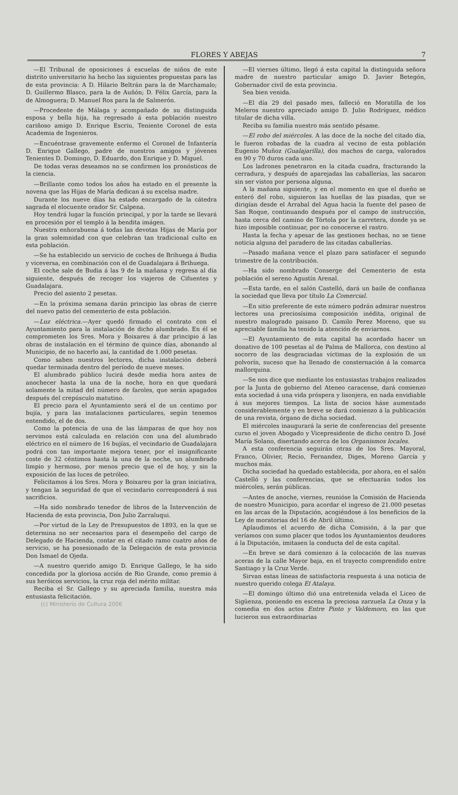FLORES Y ABEJAS 7
—El Tribunal de oposiciones á escuelas de niños de este distrito universitario ha hecho las siguientes propuestas para las de esta provincia: A D. Hilario Beltrán para la de Marchamalo; D. Guillermo Blasco, para la de Auñón; D. Félix García, para la de Almoguera; D. Manuel Ros para la de Salmerón.
—Procedente de Málaga y acompañado de su distinguida esposa y bella hija, ha regresado á esta población nuestro cariñoso amigo D. Enrique Escriu, Teniente Coronel de esta Academia de Ingenieros.
—Encuéntrase gravemente enfermo el Coronel de Infantería D. Enrique Gallego, padre de nuestros amigos y jóvenes Tenientes D. Domingo, D. Eduardo, don Enrique y D. Miguel.
De todas veras deseamos no se confirmen los pronósticos de la ciencia.
—Brillante como todos los años ha estado en el presente la novena que las Hijas de María dedican á su excelsa madre.
Durante los nueve días ha estado encargado de la cátedra sagrada el elocuente orador Sr. Calpena.
Hoy tendrá lugar la función principal, y por la tarde se llevará en procesión por el templo á la bendita imágen.
Nuestra enhorabuena á todas las devotas Hijas de María por la gran solemnidad con que celebran tan tradicional culto en esta población.
—Se ha establecido un servicio de coches de Brihuega á Budia y viceversa, en combinación con el de Guadalajara á Brihuega.
El coche sale de Budia á las 9 de la mañana y regresa al día siguiente, después de recoger los viajeros de Cifuentes y Guadalajara.
Precio del asiento 2 pesetas.
—En la próxima semana darán principio las obras de cierre del nuevo patio del cementerio de esta población.
—Luz eléctrica.—Ayer quedó firmado el contrato con el Ayuntamiento para la instalación de dicho alumbrado. En él se comprometen los Sres. Mora y Boixareu á dar principio á las obras de instalación en el término de quince días, abonando al Municipio, de no hacerlo así, la cantidad de 1.000 pesetas.
Como saben nuestros lectores, dicha instalación deberá quedar terminada dentro del período de nueve meses.
El alumbrado público lucirá desde media hora antes de anochecer hasta la una de la noche, hora en que quedará solamente la mitad del número de faroles, que serán apagados después del crepúsculo matutino.
El precio para el Ayuntamiento será el de un centimo por bujía, y para las instalaciones particulares, según tenemos entendido, el de dos.
Como la potencia de una de las lámparas de que hoy nos servimos está calculada en relación con una del alumbrado eléctrico en el número de 16 bujías, el vecindario de Guadalajara podrá con tan importante mejora tener, por el insignificante coste de 32 céntimos hasta la una de la noche, un alumbrado limpio y hermoso, por menos precio que el de hoy, y sin la exposición de las luces de petróleo.
Felicitamos á los Sres. Mora y Boixareu por la gran iniciativa, y tengan la seguridad de que el vecindario corresponderá á sus sacrificios.
—Ha sido nombrado tenedor de libros de la Intervención de Hacienda de esta provincia, Don Julio Zarraluqui.
—Por virtud de la Ley de Presupuestos de 1893, en la que se determina no ser necesarios para el desempeño del cargo de Delegado de Hacienda, contar en el citado ramo cuatro años de servicio, se ha posesionado de la Delegación de esta provincia Don Ismael de Ojeda.
—A nuestro querido amigo D. Enrique Gallego, le ha sido concedida por la gloriosa acción de Rio Grande, como premio á sus heróicos servicios, la cruz roja del mérito militar.
Reciba el Sr. Gallego y su apreciada familia, nuestra más entusiasta felicitación.
(c) Ministerio de Cultura 2006
—El viernes último, llegó á esta capital la distinguida señora madre de nuestro particular amigo D. Javier Betegón, Gobernador civil de esta provincia.
Sea bien venida.
—El día 29 del pasado mes, falleció en Moratilla de los Meleros nuestro apreciado amigo D. Julio Rodríguez, médico titular de dicha villa.
Reciba su familia nuestro más sentido pésame.
—El robo del miércoles. A las doce de la noche del citado día, le fueron robadas de la cuadra al vecino de esta población Eugenio Muñoz (Gualajarilla), dos machos de carga, valorados en 90 y 70 duros cada uno.
Los ladrones penetraron en la citada cuadra, fracturando la cerradura, y después de aparejadas las caballerías, las sacaron sin ser vistos por persona alguna.
A la mañana siguiente, y en el momento en que el dueño se enteró del robo, siguieron las huellas de las pisadas, que se dirigían desde el Arrabal del Agua hacia la fuente del paseo de San Roque, continuando después por el campo de instrucción, hasta cerca del camino de Tórtola por la carretera, donde ya se hizo imposible continuar, por no conocerse el rastro.
Hasta la fecha y apesar de las gestiones hechas, no se tiene noticia alguna del paradero de las citadas caballerías.
—Pasado mañana vence el plazo para satisfacer el segundo trimestre de la contribución.
—Ha sido nombrado Conserge del Cementerio de esta población el sereno Agustín Arenal.
—Esta tarde, en el salón Castelló, dará un baile de confianza la sociedad que lleva por título La Comercial.
—En sitio preferente de este número podrán admirar nuestros lectores una preciosísima composición inédita, original de nuestro malogrado paisano D. Camilo Perez Moreno, que su apreciable familia ha tenido la atención de enviarnos.
—El Ayuntamiento de esta capital ha acordado hacer un donativo de 100 pesetas al de Palma de Mallorca, con destino al socorro de las desgraciadas víctimas de la explosión de un polvorín, suceso que ha llenado de consternación á la comarca mallorquina.
—Se nos dice que mediante los entusiastas trabajos realizados por la Junta de gobierno del Ateneo caracense, dará comienzo esta sociedad á una vida próspera y lisonjera, en nada envidiable á sus mejores tiempos. La lista de socios háse aumentado considerablemente y en breve se dará comienzo á la publicación de una revista, órgano de dicha sociedad.
El miércoles inaugurará la serie de conferencias del presente curso el joven Abogado y Vicepresidente de dicho centro D. José María Solano, disertando acerca de los Organismos locales.
A esta conferencia seguirán otras de los Sres. Mayoral, Franco, Olivier, Recio, Fernandez, Diges, Moreno García y muchos más.
Dicha sociedad ha quedado establecida, por ahora, en el salón Castelló y las conferencias, que se efectuarán todos los miércoles, serán públicas.
—Antes de anoche, viernes, reunióse la Comisión de Hacienda de nuestro Municipio, para acordar el ingreso de 21.000 pesetas en las arcas de la Diputación, acogiéndose á los beneficios de la Ley de moratorias del 16 de Abril último.
Aplaudimos el acuerdo de dicha Comisión, á la par que veríamos con sumo placer que todos los Ayuntamientos deudores á la Diputación, imitasen la conducta del de esta capital.
—En breve se dará comienzo á la colocación de las nuevas aceras de la calle Mayor baja, en el trayecto comprendido entre Santiago y la Cruz Verde.
Sirvan estas líneas de satisfactoria respuesta á una noticia de nuestro querido colega El Atalaya.
—El domingo último dió una entretenida velada el Liceo de Sigüenza, poniendo en escena la preciosa zarzuela La Onza y la comedia en dos actos Entre Pinto y Valdemoro, en las que lucieron sus extraordinarias